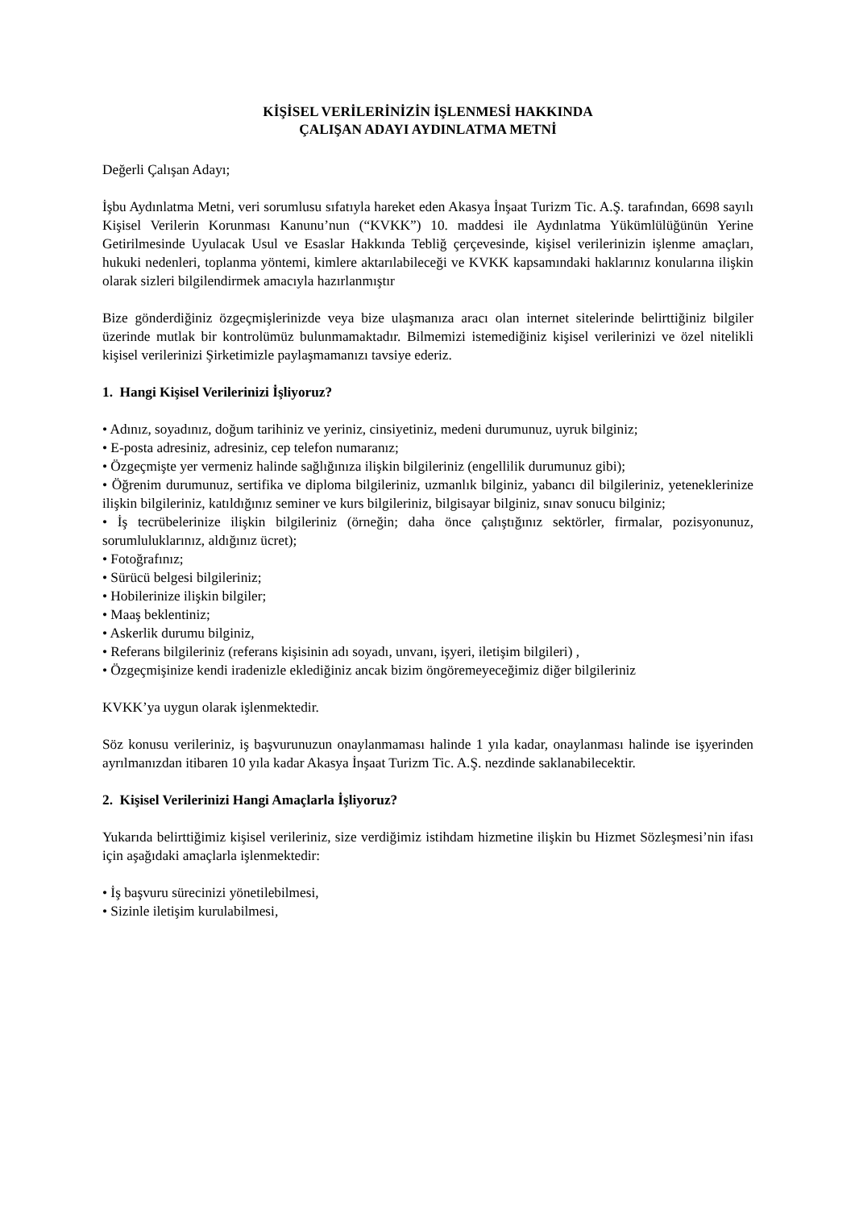KİŞİSEL VERİLERİNİZİN İŞLENMESİ HAKKINDA
ÇALIŞAN ADAYI AYDINLATMA METNİ
Değerli Çalışan Adayı;
İşbu Aydınlatma Metni, veri sorumlusu sıfatıyla hareket eden Akasya İnşaat Turizm Tic. A.Ş. tarafından, 6698 sayılı Kişisel Verilerin Korunması Kanunu’nun (“KVKK”) 10. maddesi ile Aydınlatma Yükümlülüğünün Yerine Getirilmesinde Uyulacak Usul ve Esaslar Hakkında Tebliğ çerçevesinde, kişisel verilerinizin işlenme amaçları, hukuki nedenleri, toplanma yöntemi, kimlere aktarılabileceği ve KVKK kapsamındaki haklarınız konularına ilişkin olarak sizleri bilgilendirmek amacıyla hazırlanmıştır
Bize gönderdiğiniz özgeçmişlerinizde veya bize ulaşmanıza aracı olan internet sitelerinde belirttiğiniz bilgiler üzerinde mutlak bir kontrolümüz bulunmamaktadır. Bilmemizi istemediğiniz kişisel verilerinizi ve özel nitelikli kişisel verilerinizi Şirketimizle paylaşmamanızı tavsiye ederiz.
1. Hangi Kişisel Verilerinizi İşliyoruz?
• Adınız, soyadınız, doğum tarihiniz ve yeriniz, cinsiyetiniz, medeni durumunuz, uyruk bilginiz;
• E-posta adresiniz, adresiniz, cep telefon numaranız;
• Özgeçmişte yer vermeniz halinde sağlığınıza ilişkin bilgileriniz (engellilik durumunuz gibi);
• Öğrenim durumunuz, sertifika ve diploma bilgileriniz, uzmanlık bilginiz, yabancı dil bilgileriniz, yeteneklerinize ilişkin bilgileriniz, katıldığınız seminer ve kurs bilgileriniz, bilgisayar bilginiz, sınav sonucu bilginiz;
• İş tecrübelerinize ilişkin bilgileriniz (örneğin; daha önce çalıştığınız sektörler, firmalar, pozisyonunuz, sorumluluklarınız, aldığınız ücret);
• Fotoğrafınız;
• Sürücü belgesi bilgileriniz;
• Hobilerinize ilişkin bilgiler;
• Maaş beklentiniz;
• Askerlik durumu bilginiz,
• Referans bilgileriniz (referans kişisinin adı soyadı, unvanı, işyeri, iletişim bilgileri) ,
• Özgeçmişinize kendi iradenizle eklediğiniz ancak bizim öngöremeyeceğimiz diğer bilgileriniz
KVKK’ya uygun olarak işlenmektedir.
Söz konusu verileriniz, iş başvurunuzun onaylanmaması halinde 1 yıla kadar, onaylanması halinde ise işyerinden ayrılmanızdan itibaren 10 yıla kadar Akasya İnşaat Turizm Tic. A.Ş. nezdinde saklanabilecektir.
2. Kişisel Verilerinizi Hangi Amaçlarla İşliyoruz?
Yukarıda belirttiğimiz kişisel verileriniz, size verdiğimiz istihdam hizmetine ilişkin bu Hizmet Sözleşmesi’nin ifası için aşağıdaki amaçlarla işlenmektedir:
• İş başvuru sürecinizi yönetilebilmesi,
• Sizinle iletişim kurulabilmesi,